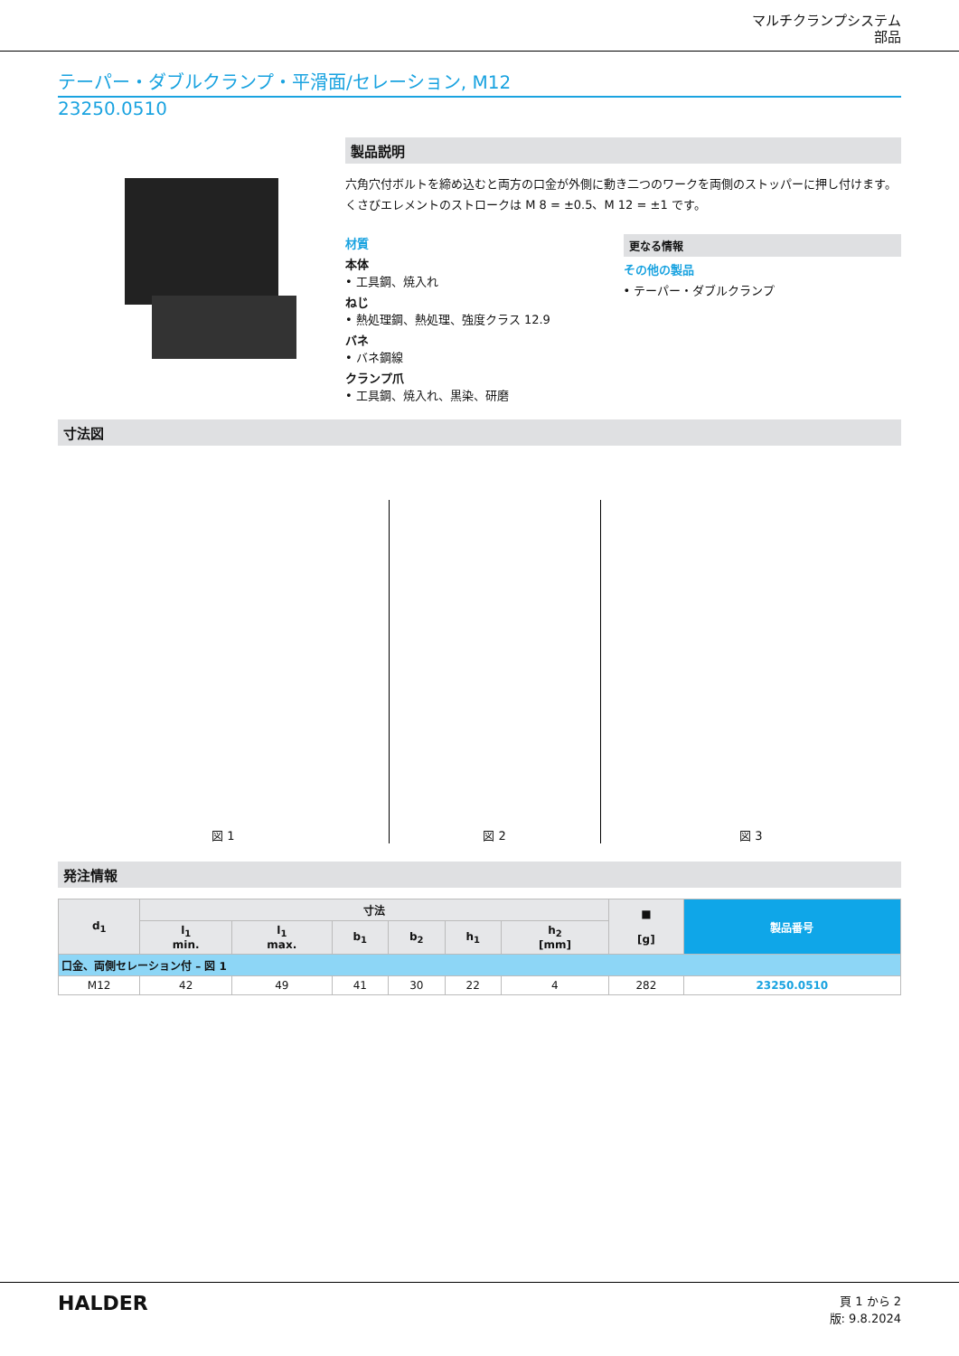マルチクランプシステム
部品
テーパー・ダブルクランプ・平滑面/セレーション, M12
23250.0510
製品説明
六角穴付ボルトを締め込むと両方の口金が外側に動き二つのワークを両側のストッパーに押し付けます。くさびエレメントのストロークは M 8 = ±0.5、M 12 = ±1 です。
材質
本体
• 工具鋼、焼入れ
ねじ
• 熱処理鋼、熱処理、強度クラス 12.9
バネ
• バネ鋼線
クランプ爪
• 工具鋼、焼入れ、黒染、研磨
更なる情報
その他の製品
• テーパー・ダブルクランプ
寸法図
図 1
図 2
図 3
発注情報
| d<sub>1</sub> | 寸法 | | | | | | ■ [g] | 製品番号 |
| --- | --- | --- | --- | --- | --- | --- | --- | --- |
| | l<sub>1</sub> min. | l<sub>1</sub> max. | b<sub>1</sub> | b<sub>2</sub> | h<sub>1</sub> | h<sub>2</sub> [mm] | | |
| 口金、両側セレーション付 – 図 1 | | | | | | | | |
| M12 | 42 | 49 | 41 | 30 | 22 | 4 | 282 | 23250.0510 |
HALDER
頁 1 から 2
版: 9.8.2024